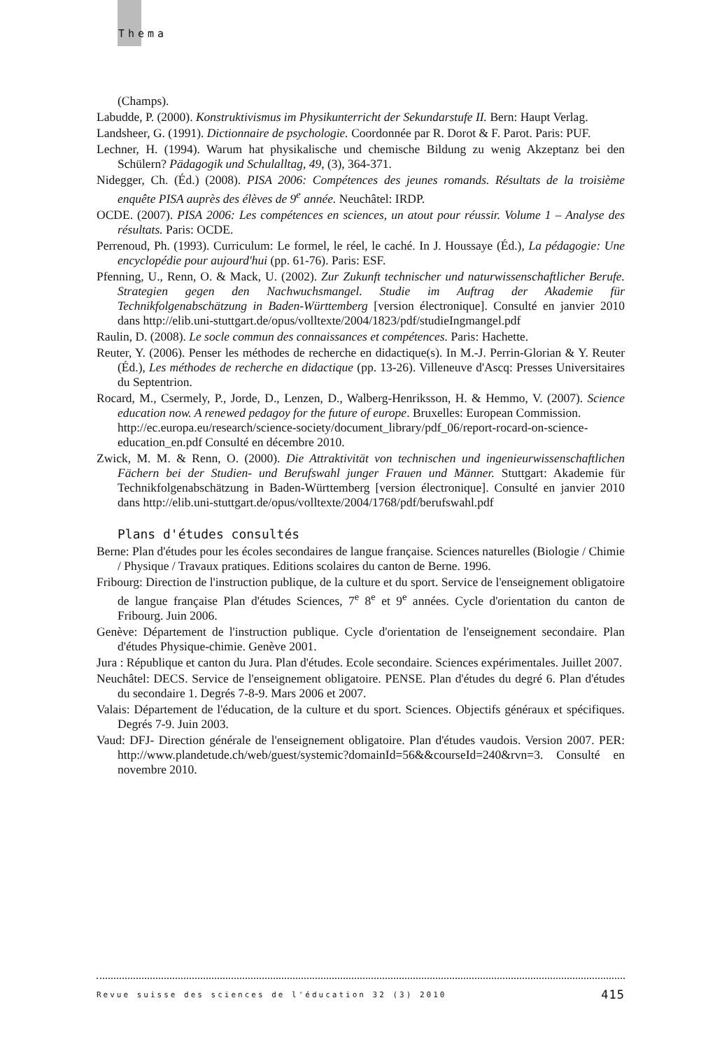Thema
(Champs).
Labudde, P. (2000). Konstruktivismus im Physikunterricht der Sekundarstufe II. Bern: Haupt Verlag.
Landsheer, G. (1991). Dictionnaire de psychologie. Coordonnée par R. Dorot & F. Parot. Paris: PUF.
Lechner, H. (1994). Warum hat physikalische und chemische Bildung zu wenig Akzeptanz bei den Schülern? Pädagogik und Schulalltag, 49, (3), 364-371.
Nidegger, Ch. (Éd.) (2008). PISA 2006: Compétences des jeunes romands. Résultats de la troisième enquête PISA auprès des élèves de 9<sup>e</sup> année. Neuchâtel: IRDP.
OCDE. (2007). PISA 2006: Les compétences en sciences, un atout pour réussir. Volume 1 – Analyse des résultats. Paris: OCDE.
Perrenoud, Ph. (1993). Curriculum: Le formel, le réel, le caché. In J. Houssaye (Éd.), La pédagogie: Une encyclopédie pour aujourd'hui (pp. 61-76). Paris: ESF.
Pfenning, U., Renn, O. & Mack, U. (2002). Zur Zukunft technischer und naturwissenschaftlicher Berufe. Strategien gegen den Nachwuchsmangel. Studie im Auftrag der Akademie für Technikfolgenabschätzung in Baden-Württemberg [version électronique]. Consulté en janvier 2010 dans http://elib.uni-stuttgart.de/opus/volltexte/2004/1823/pdf/studieIngmangel.pdf
Raulin, D. (2008). Le socle commun des connaissances et compétences. Paris: Hachette.
Reuter, Y. (2006). Penser les méthodes de recherche en didactique(s). In M.-J. Perrin-Glorian & Y. Reuter (Éd.), Les méthodes de recherche en didactique (pp. 13-26). Villeneuve d'Ascq: Presses Universitaires du Septentrion.
Rocard, M., Csermely, P., Jorde, D., Lenzen, D., Walberg-Henriksson, H. & Hemmo, V. (2007). Science education now. A renewed pedagoy for the future of europe. Bruxelles: European Commission.
http://ec.europa.eu/research/science-society/document_library/pdf_06/report-rocard-on-science-education_en.pdf Consulté en décembre 2010.
Zwick, M. M. & Renn, O. (2000). Die Attraktivität von technischen und ingenieurwissenschaftlichen Fächern bei der Studien- und Berufswahl junger Frauen und Männer. Stuttgart: Akademie für Technikfolgenabschätzung in Baden-Württemberg [version électronique]. Consulté en janvier 2010 dans http://elib.uni-stuttgart.de/opus/volltexte/2004/1768/pdf/berufswahl.pdf
Plans d'études consultés
Berne: Plan d'études pour les écoles secondaires de langue française. Sciences naturelles (Biologie / Chimie / Physique / Travaux pratiques. Editions scolaires du canton de Berne. 1996.
Fribourg: Direction de l'instruction publique, de la culture et du sport. Service de l'enseignement obligatoire de langue française Plan d'études Sciences, 7<sup>e</sup> 8<sup>e</sup> et 9<sup>e</sup> années. Cycle d'orientation du canton de Fribourg. Juin 2006.
Genève: Département de l'instruction publique. Cycle d'orientation de l'enseignement secondaire. Plan d'études Physique-chimie. Genève 2001.
Jura : République et canton du Jura. Plan d'études. Ecole secondaire. Sciences expérimentales. Juillet 2007.
Neuchâtel: DECS. Service de l'enseignement obligatoire. PENSE. Plan d'études du degré 6. Plan d'études du secondaire 1. Degrés 7-8-9. Mars 2006 et 2007.
Valais: Département de l'éducation, de la culture et du sport. Sciences. Objectifs généraux et spécifiques. Degrés 7-9. Juin 2003.
Vaud: DFJ- Direction générale de l'enseignement obligatoire. Plan d'études vaudois. Version 2007. PER: http://www.plandetude.ch/web/guest/systemic?domainId=56&&courseId=240&rvn=3. Consulté en novembre 2010.
Revue suisse des sciences de l'éducation 32 (3) 2010 415